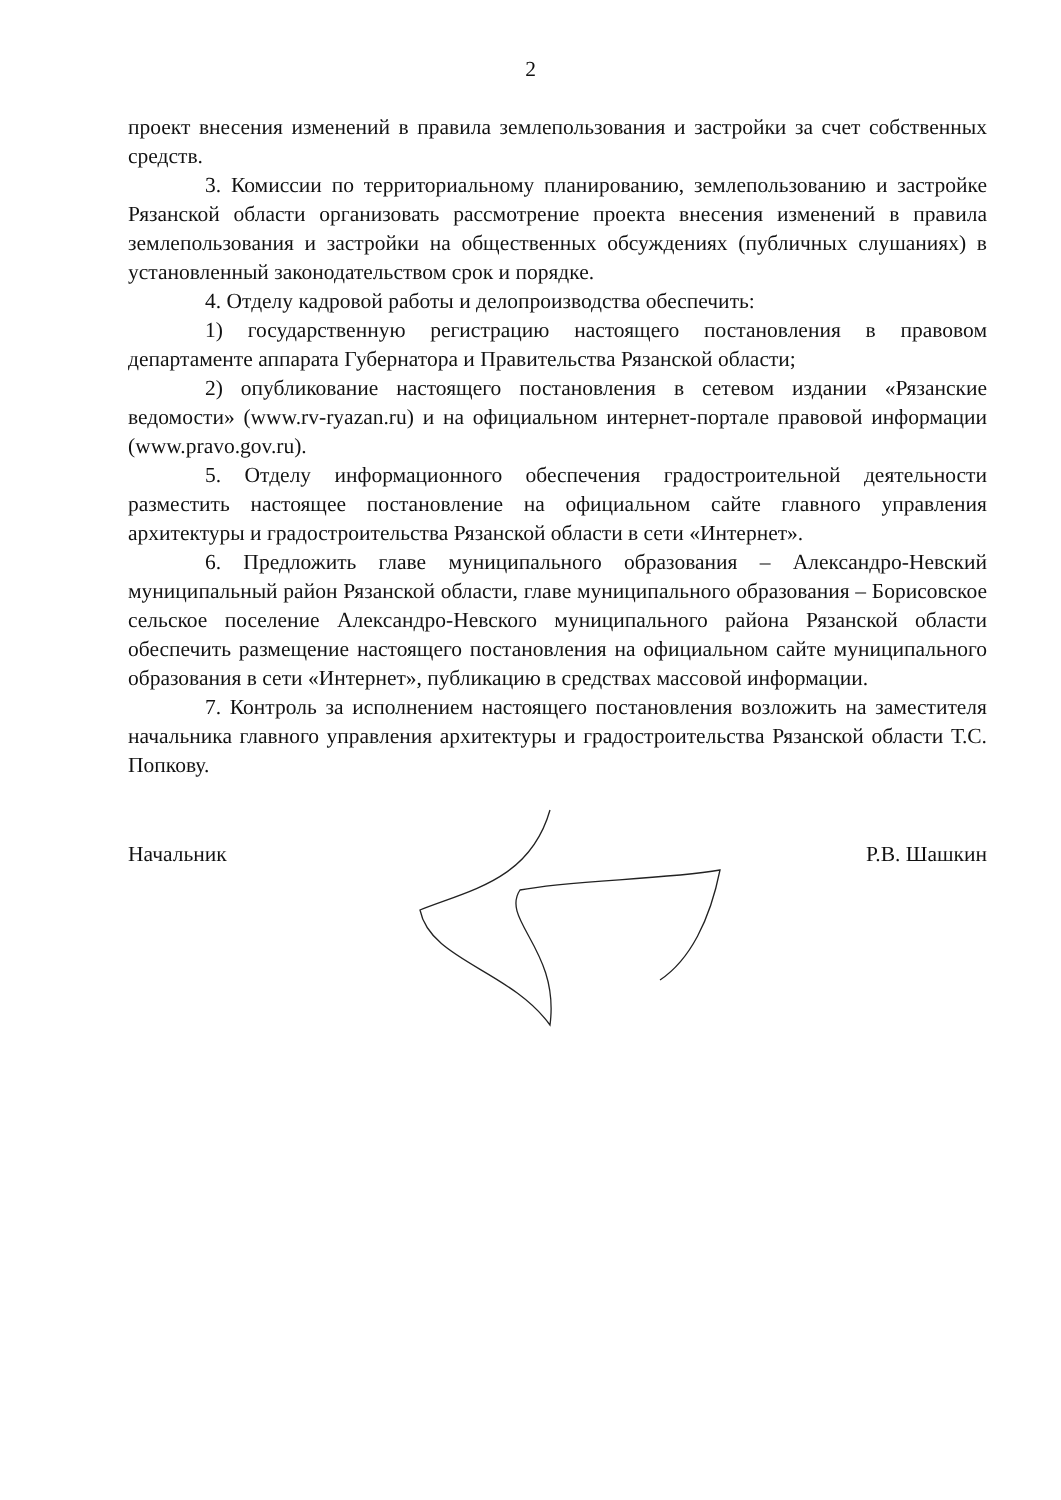2
проект внесения изменений в правила землепользования и застройки за счет собственных средств.
3. Комиссии по территориальному планированию, землепользованию и застройке Рязанской области организовать рассмотрение проекта внесения изменений в правила землепользования и застройки на общественных обсуждениях (публичных слушаниях) в установленный законодательством срок и порядке.
4. Отделу кадровой работы и делопроизводства обеспечить:
1) государственную регистрацию настоящего постановления в правовом департаменте аппарата Губернатора и Правительства Рязанской области;
2) опубликование настоящего постановления в сетевом издании «Рязанские ведомости» (www.rv-ryazan.ru) и на официальном интернет-портале правовой информации (www.pravo.gov.ru).
5. Отделу информационного обеспечения градостроительной деятельности разместить настоящее постановление на официальном сайте главного управления архитектуры и градостроительства Рязанской области в сети «Интернет».
6. Предложить главе муниципального образования – Александро-Невский муниципальный район Рязанской области, главе муниципального образования – Борисовское сельское поселение Александро-Невского муниципального района Рязанской области обеспечить размещение настоящего постановления на официальном сайте муниципального образования в сети «Интернет», публикацию в средствах массовой информации.
7. Контроль за исполнением настоящего постановления возложить на заместителя начальника главного управления архитектуры и градостроительства Рязанской области Т.С. Попкову.
Начальник Р.В. Шашкин